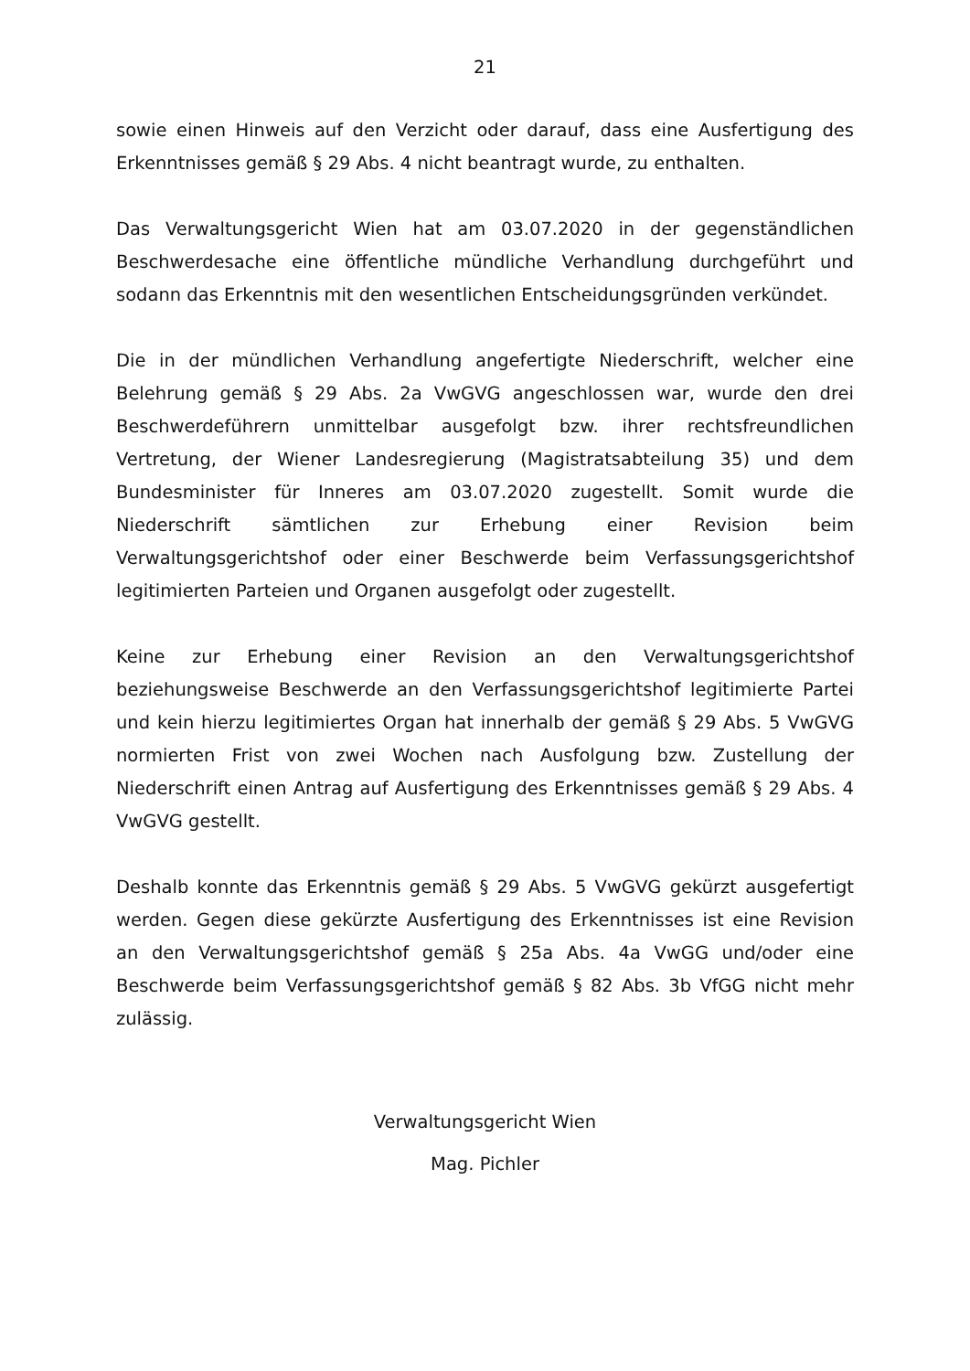21
sowie einen Hinweis auf den Verzicht oder darauf, dass eine Ausfertigung des Erkenntnisses gemäß § 29 Abs. 4 nicht beantragt wurde, zu enthalten.
Das Verwaltungsgericht Wien hat am 03.07.2020 in der gegenständlichen Beschwerdesache eine öffentliche mündliche Verhandlung durchgeführt und sodann das Erkenntnis mit den wesentlichen Entscheidungsgründen verkündet.
Die in der mündlichen Verhandlung angefertigte Niederschrift, welcher eine Belehrung gemäß § 29 Abs. 2a VwGVG angeschlossen war, wurde den drei Beschwerdeführern unmittelbar ausgefolgt bzw. ihrer rechtsfreundlichen Vertretung, der Wiener Landesregierung (Magistratsabteilung 35) und dem Bundesminister für Inneres am 03.07.2020 zugestellt. Somit wurde die Niederschrift sämtlichen zur Erhebung einer Revision beim Verwaltungsgerichtshof oder einer Beschwerde beim Verfassungsgerichtshof legitimierten Parteien und Organen ausgefolgt oder zugestellt.
Keine zur Erhebung einer Revision an den Verwaltungsgerichtshof beziehungsweise Beschwerde an den Verfassungsgerichtshof legitimierte Partei und kein hierzu legitimiertes Organ hat innerhalb der gemäß § 29 Abs. 5 VwGVG normierten Frist von zwei Wochen nach Ausfolgung bzw. Zustellung der Niederschrift einen Antrag auf Ausfertigung des Erkenntnisses gemäß § 29 Abs. 4 VwGVG gestellt.
Deshalb konnte das Erkenntnis gemäß § 29 Abs. 5 VwGVG gekürzt ausgefertigt werden. Gegen diese gekürzte Ausfertigung des Erkenntnisses ist eine Revision an den Verwaltungsgerichtshof gemäß § 25a Abs. 4a VwGG und/oder eine Beschwerde beim Verfassungsgerichtshof gemäß § 82 Abs. 3b VfGG nicht mehr zulässig.
Verwaltungsgericht Wien
Mag. Pichler